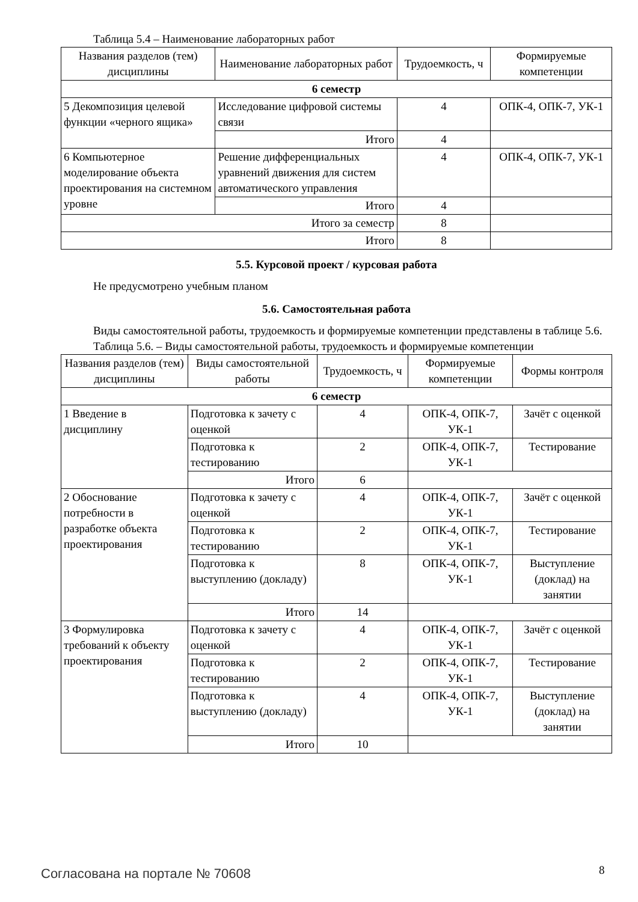Таблица 5.4 – Наименование лабораторных работ
| Названия разделов (тем) дисциплины | Наименование лабораторных работ | Трудоемкость, ч | Формируемые компетенции |
| --- | --- | --- | --- |
| 6 семестр | | | |
| 5 Декомпозиция целевой функции «черного ящика» | Исследование цифровой системы связи | 4 | ОПК-4, ОПК-7, УК-1 |
| | Итого | 4 | |
| 6 Компьютерное моделирование объекта проектирования на системном уровне | Решение дифференциальных уравнений движения для систем автоматического управления | 4 | ОПК-4, ОПК-7, УК-1 |
| | Итого | 4 | |
| Итого за семестр | | 8 | |
| Итого | | 8 | |
5.5. Курсовой проект / курсовая работа
Не предусмотрено учебным планом
5.6. Самостоятельная работа
Виды самостоятельной работы, трудоемкость и формируемые компетенции представлены в таблице 5.6.
Таблица 5.6. – Виды самостоятельной работы, трудоемкость и формируемые компетенции
| Названия разделов (тем) дисциплины | Виды самостоятельной работы | Трудоемкость, ч | Формируемые компетенции | Формы контроля |
| --- | --- | --- | --- | --- |
| 6 семестр | | | | |
| 1 Введение в дисциплину | Подготовка к зачету с оценкой | 4 | ОПК-4, ОПК-7, УК-1 | Зачёт с оценкой |
| | Подготовка к тестированию | 2 | ОПК-4, ОПК-7, УК-1 | Тестирование |
| | Итого | 6 | | |
| 2 Обоснование потребности в разработке объекта проектирования | Подготовка к зачету с оценкой | 4 | ОПК-4, ОПК-7, УК-1 | Зачёт с оценкой |
| | Подготовка к тестированию | 2 | ОПК-4, ОПК-7, УК-1 | Тестирование |
| | Подготовка к выступлению (докладу) | 8 | ОПК-4, ОПК-7, УК-1 | Выступление (доклад) на занятии |
| | Итого | 14 | | |
| 3 Формулировка требований к объекту проектирования | Подготовка к зачету с оценкой | 4 | ОПК-4, ОПК-7, УК-1 | Зачёт с оценкой |
| | Подготовка к тестированию | 2 | ОПК-4, ОПК-7, УК-1 | Тестирование |
| | Подготовка к выступлению (докладу) | 4 | ОПК-4, ОПК-7, УК-1 | Выступление (доклад) на занятии |
| | Итого | 10 | | |
Согласована на портале № 70608 8